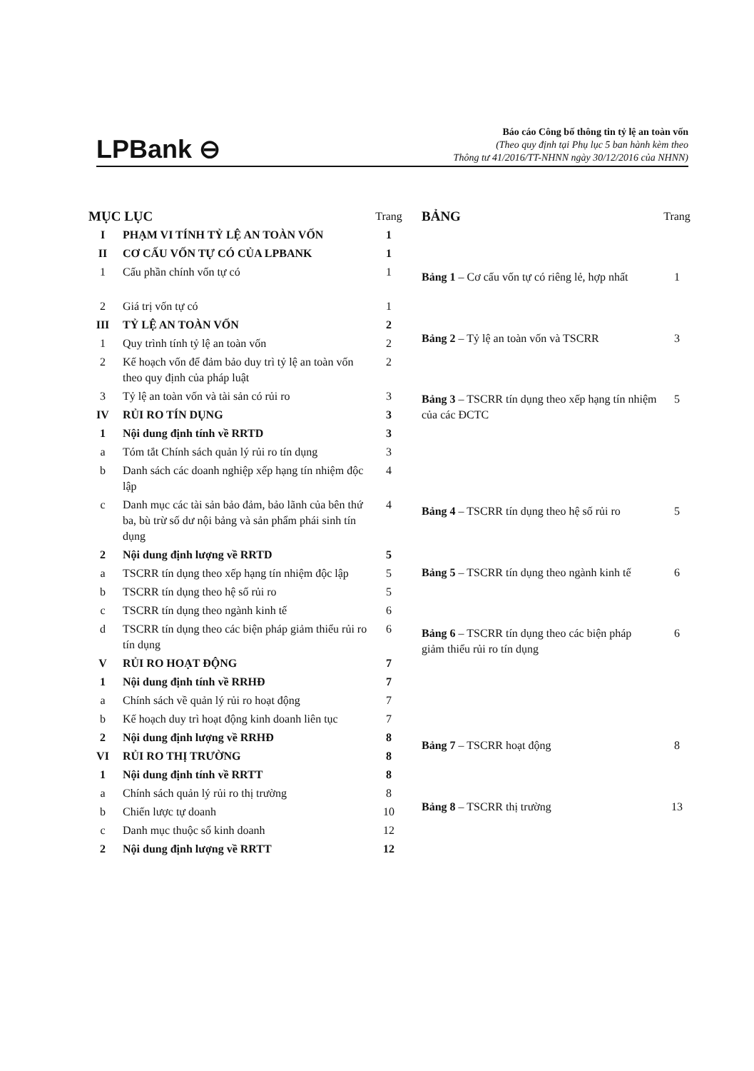LPBank ⊖
Báo cáo Công bố thông tin tỷ lệ an toàn vốn
(Theo quy định tại Phụ lục 5 ban hành kèm theo
Thông tư 41/2016/TT-NHNN ngày 30/12/2016 của NHNN)
| MỤC LỤC | | Trang |
| I | PHẠM VI TÍNH TỶ LỆ AN TOÀN VỐN | 1 |
| II | CƠ CẤU VỐN TỰ CÓ CỦA LPBANK | 1 |
| 1 | Cấu phần chính vốn tự có | 1 |
| 2 | Giá trị vốn tự có | 1 |
| III | TỶ LỆ AN TOÀN VỐN | 2 |
| 1 | Quy trình tính tỷ lệ an toàn vốn | 2 |
| 2 | Kế hoạch vốn để đảm bảo duy trì tỷ lệ an toàn vốn theo quy định của pháp luật | 2 |
| 3 | Tỷ lệ an toàn vốn và tài sản có rủi ro | 3 |
| IV | RỦI RO TÍN DỤNG | 3 |
| 1 | Nội dung định tính về RRTD | 3 |
| a | Tóm tắt Chính sách quản lý rủi ro tín dụng | 3 |
| b | Danh sách các doanh nghiệp xếp hạng tín nhiệm độc lập | 4 |
| c | Danh mục các tài sản bảo đảm, bảo lãnh của bên thứ ba, bù trừ số dư nội bảng và sản phẩm phái sinh tín dụng | 4 |
| 2 | Nội dung định lượng về RRTD | 5 |
| a | TSCRR tín dụng theo xếp hạng tín nhiệm độc lập | 5 |
| b | TSCRR tín dụng theo hệ số rủi ro | 5 |
| c | TSCRR tín dụng theo ngành kinh tế | 6 |
| d | TSCRR tín dụng theo các biện pháp giảm thiểu rủi ro tín dụng | 6 |
| V | RỦI RO HOẠT ĐỘNG | 7 |
| 1 | Nội dung định tính về RRHĐ | 7 |
| a | Chính sách về quản lý rủi ro hoạt động | 7 |
| b | Kế hoạch duy trì hoạt động kinh doanh liên tục | 7 |
| 2 | Nội dung định lượng về RRHĐ | 8 |
| VI | RỦI RO THỊ TRƯỜNG | 8 |
| 1 | Nội dung định tính về RRTT | 8 |
| a | Chính sách quản lý rủi ro thị trường | 8 |
| b | Chiến lược tự doanh | 10 |
| c | Danh mục thuộc sổ kinh doanh | 12 |
| 2 | Nội dung định lượng về RRTT | 12 |
| BẢNG | Trang |
| Bảng 1 – Cơ cấu vốn tự có riêng lẻ, hợp nhất | 1 |
| Bảng 2 – Tỷ lệ an toàn vốn và TSCRR | 3 |
| Bảng 3 – TSCRR tín dụng theo xếp hạng tín nhiệm của các ĐCTC | 5 |
| Bảng 4 – TSCRR tín dụng theo hệ số rủi ro | 5 |
| Bảng 5 – TSCRR tín dụng theo ngành kinh tế | 6 |
| Bảng 6 – TSCRR tín dụng theo các biện pháp giảm thiểu rủi ro tín dụng | 6 |
| Bảng 7 – TSCRR hoạt động | 8 |
| Bảng 8 – TSCRR thị trường | 13 |